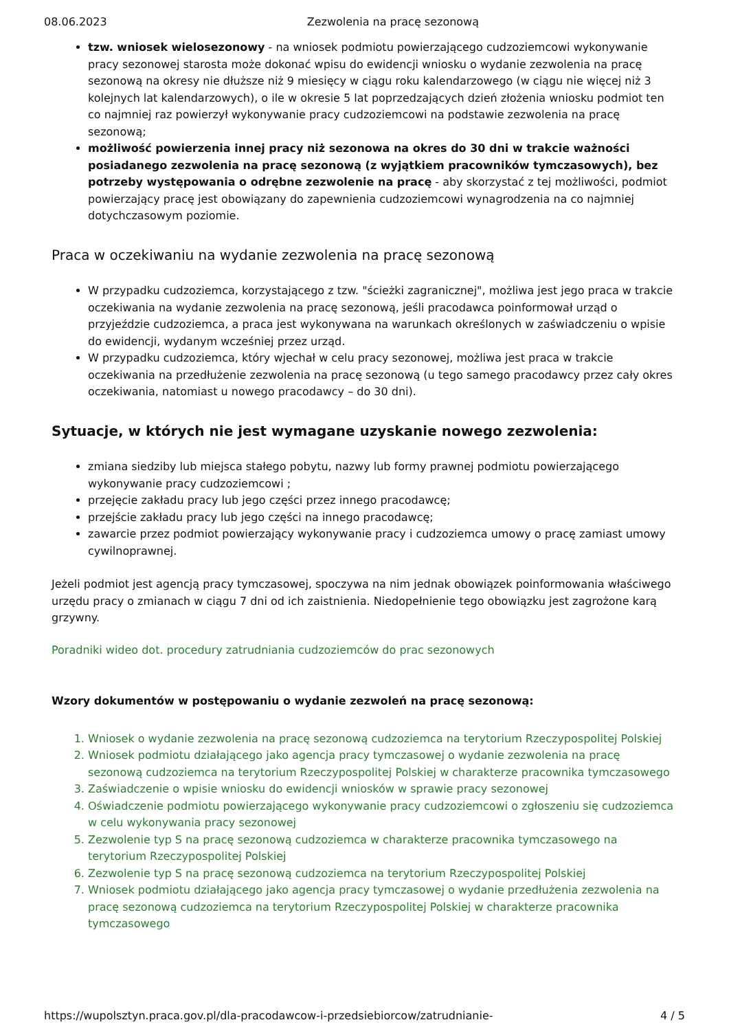08.06.2023 Zezwolenia na pracę sezonową
tzw. wniosek wielosezonowy - na wniosek podmiotu powierzającego cudzoziemcowi wykonywanie pracy sezonowej starosta może dokonać wpisu do ewidencji wniosku o wydanie zezwolenia na pracę sezonową na okresy nie dłuższe niż 9 miesięcy w ciągu roku kalendarzowego (w ciągu nie więcej niż 3 kolejnych lat kalendarzowych), o ile w okresie 5 lat poprzedzających dzień złożenia wniosku podmiot ten co najmniej raz powierzył wykonywanie pracy cudzoziemcowi na podstawie zezwolenia na pracę sezonową;
możliwość powierzenia innej pracy niż sezonowa na okres do 30 dni w trakcie ważności posiadanego zezwolenia na pracę sezonową (z wyjątkiem pracowników tymczasowych), bez potrzeby występowania o odrębne zezwolenie na pracę - aby skorzystać z tej możliwości, podmiot powierzający pracę jest obowiązany do zapewnienia cudzoziemcowi wynagrodzenia na co najmniej dotychczasowym poziomie.
Praca w oczekiwaniu na wydanie zezwolenia na pracę sezonową
W przypadku cudzoziemca, korzystającego z tzw. "ścieżki zagranicznej", możliwa jest jego praca w trakcie oczekiwania na wydanie zezwolenia na pracę sezonową, jeśli pracodawca poinformował urząd o przyjeździe cudzoziemca, a praca jest wykonywana na warunkach określonych w zaświadczeniu o wpisie do ewidencji, wydanym wcześniej przez urząd.
W przypadku cudzoziemca, który wjechał w celu pracy sezonowej, możliwa jest praca w trakcie oczekiwania na przedłużenie zezwolenia na pracę sezonową (u tego samego pracodawcy przez cały okres oczekiwania, natomiast u nowego pracodawcy – do 30 dni).
Sytuacje, w których nie jest wymagane uzyskanie nowego zezwolenia:
zmiana siedziby lub miejsca stałego pobytu, nazwy lub formy prawnej podmiotu powierzającego wykonywanie pracy cudzoziemcowi ;
przejęcie zakładu pracy lub jego części przez innego pracodawcę;
przejście zakładu pracy lub jego części na innego pracodawcę;
zawarcie przez podmiot powierzający wykonywanie pracy i cudzoziemca umowy o pracę zamiast umowy cywilnoprawnej.
Jeżeli podmiot jest agencją pracy tymczasowej, spoczywa na nim jednak obowiązek poinformowania właściwego urzędu pracy o zmianach w ciągu 7 dni od ich zaistnienia. Niedopełnienie tego obowiązku jest zagrożone karą grzywny.
Poradniki wideo dot. procedury zatrudniania cudzoziemców do prac sezonowych
Wzory dokumentów w postępowaniu o wydanie zezwoleń na pracę sezonową:
1. Wniosek o wydanie zezwolenia na pracę sezonową cudzoziemca na terytorium Rzeczypospolitej Polskiej
2. Wniosek podmiotu działającego jako agencja pracy tymczasowej o wydanie zezwolenia na pracę sezonową cudzoziemca na terytorium Rzeczypospolitej Polskiej w charakterze pracownika tymczasowego
3. Zaświadczenie o wpisie wniosku do ewidencji wniosków w sprawie pracy sezonowej
4. Oświadczenie podmiotu powierzającego wykonywanie pracy cudzoziemcowi o zgłoszeniu się cudzoziemca w celu wykonywania pracy sezonowej
5. Zezwolenie typ S na pracę sezonową cudzoziemca w charakterze pracownika tymczasowego na terytorium Rzeczypospolitej Polskiej
6. Zezwolenie typ S na pracę sezonową cudzoziemca na terytorium Rzeczypospolitej Polskiej
7. Wniosek podmiotu działającego jako agencja pracy tymczasowej o wydanie przedłużenia zezwolenia na pracę sezonową cudzoziemca na terytorium Rzeczypospolitej Polskiej w charakterze pracownika tymczasowego
https://wupolsztyn.praca.gov.pl/dla-pracodawcow-i-przedsiebiorcow/zatrudnianie- 4 / 5